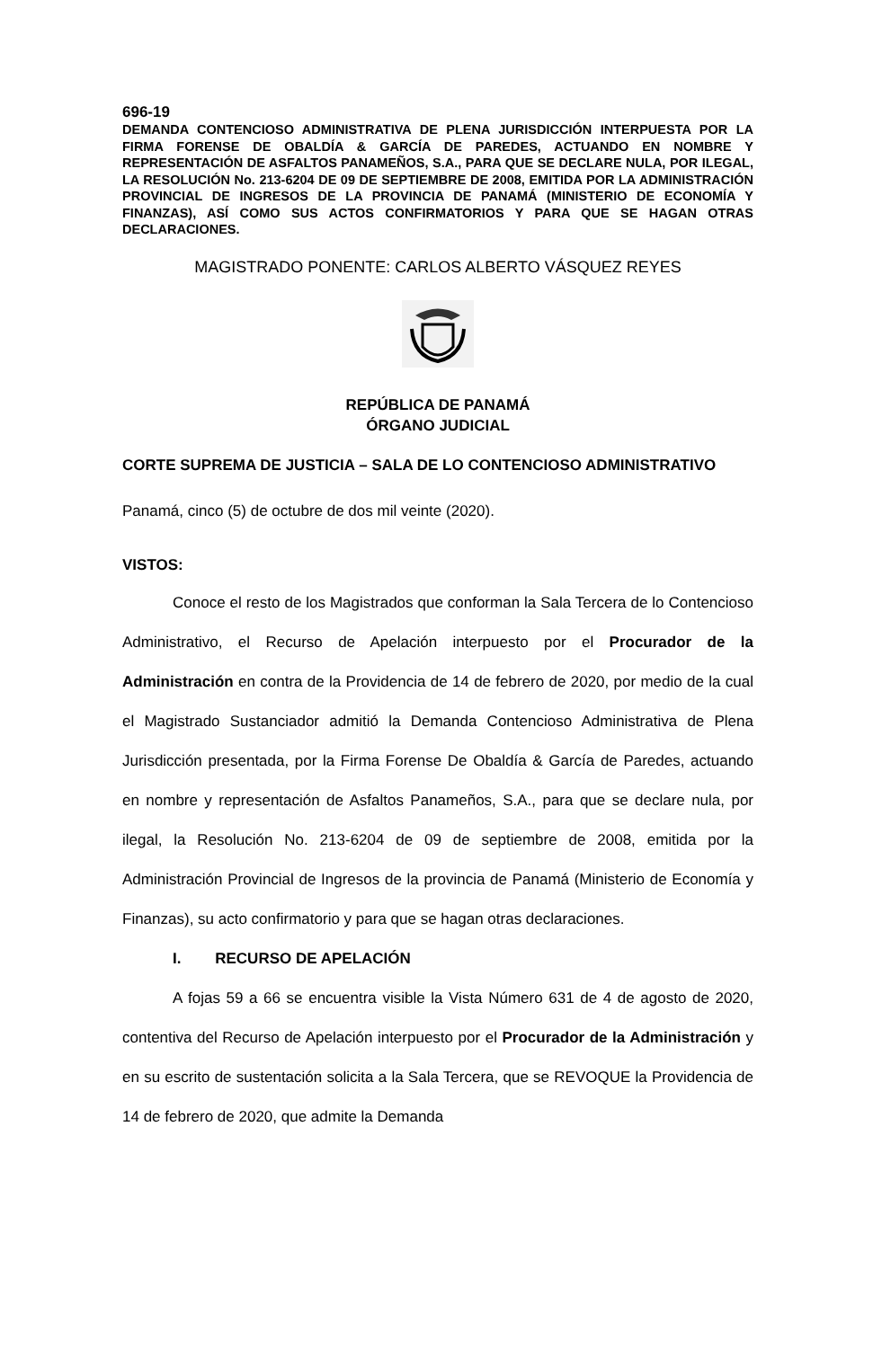696-19
DEMANDA CONTENCIOSO ADMINISTRATIVA DE PLENA JURISDICCIÓN INTERPUESTA POR LA FIRMA FORENSE DE OBALDÍA & GARCÍA DE PAREDES, ACTUANDO EN NOMBRE Y REPRESENTACIÓN DE ASFALTOS PANAMEÑOS, S.A., PARA QUE SE DECLARE NULA, POR ILEGAL, LA RESOLUCIÓN No. 213-6204 DE 09 DE SEPTIEMBRE DE 2008, EMITIDA POR LA ADMINISTRACIÓN PROVINCIAL DE INGRESOS DE LA PROVINCIA DE PANAMÁ (MINISTERIO DE ECONOMÍA Y FINANZAS), ASÍ COMO SUS ACTOS CONFIRMATORIOS Y PARA QUE SE HAGAN OTRAS DECLARACIONES.
MAGISTRADO PONENTE: CARLOS ALBERTO VÁSQUEZ REYES
REPÚBLICA DE PANAMÁ
ÓRGANO JUDICIAL
CORTE SUPREMA DE JUSTICIA – SALA DE LO CONTENCIOSO ADMINISTRATIVO
Panamá, cinco (5) de octubre de dos mil veinte (2020).
VISTOS:
Conoce el resto de los Magistrados que conforman la Sala Tercera de lo Contencioso Administrativo, el Recurso de Apelación interpuesto por el Procurador de la Administración en contra de la Providencia de 14 de febrero de 2020, por medio de la cual el Magistrado Sustanciador admitió la Demanda Contencioso Administrativa de Plena Jurisdicción presentada, por la Firma Forense De Obaldía & García de Paredes, actuando en nombre y representación de Asfaltos Panameños, S.A., para que se declare nula, por ilegal, la Resolución No. 213-6204 de 09 de septiembre de 2008, emitida por la Administración Provincial de Ingresos de la provincia de Panamá (Ministerio de Economía y Finanzas), su acto confirmatorio y para que se hagan otras declaraciones.
I. RECURSO DE APELACIÓN
A fojas 59 a 66 se encuentra visible la Vista Número 631 de 4 de agosto de 2020, contentiva del Recurso de Apelación interpuesto por el Procurador de la Administración y en su escrito de sustentación solicita a la Sala Tercera, que se REVOQUE la Providencia de 14 de febrero de 2020, que admite la Demanda